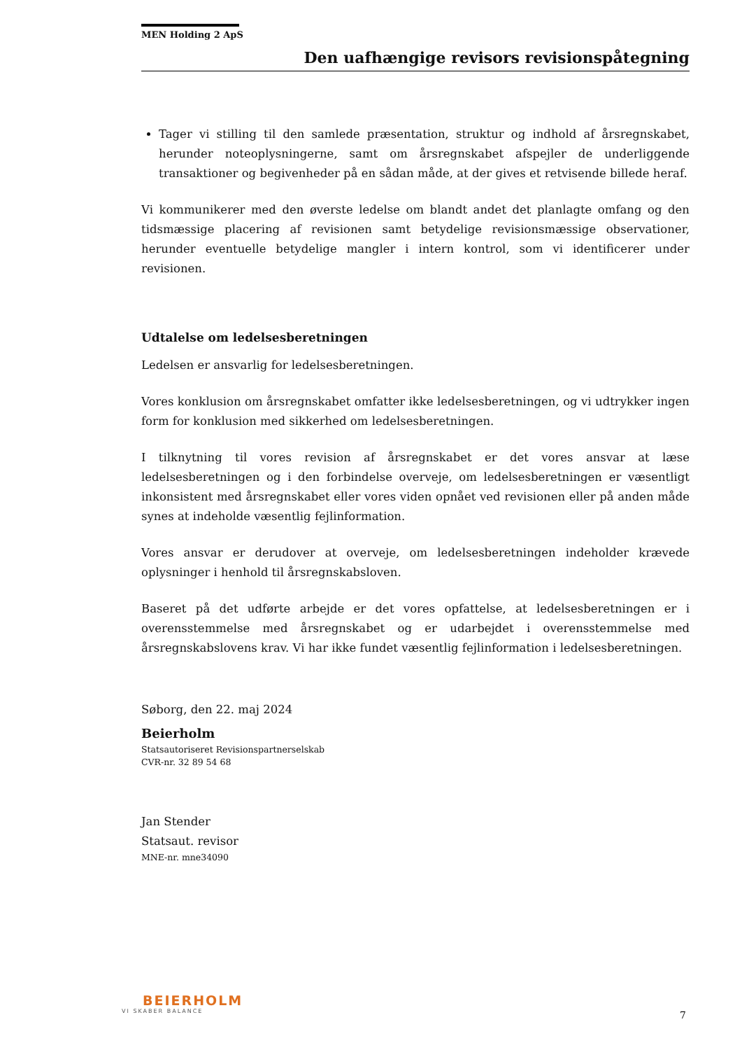MEN Holding 2 ApS
Den uafhængige revisors revisionspåtegning
Tager vi stilling til den samlede præsentation, struktur og indhold af årsregnskabet, herunder noteoplysningerne, samt om årsregnskabet afspejler de underliggende transaktioner og begivenheder på en sådan måde, at der gives et retvisende billede heraf.
Vi kommunikerer med den øverste ledelse om blandt andet det planlagte omfang og den tidsmæssige placering af revisionen samt betydelige revisionsmæssige observationer, herunder eventuelle betydelige mangler i intern kontrol, som vi identificerer under revisionen.
Udtalelse om ledelsesberetningen
Ledelsen er ansvarlig for ledelsesberetningen.
Vores konklusion om årsregnskabet omfatter ikke ledelsesberetningen, og vi udtrykker ingen form for konklusion med sikkerhed om ledelsesberetningen.
I tilknytning til vores revision af årsregnskabet er det vores ansvar at læse ledelsesberetningen og i den forbindelse overveje, om ledelsesberetningen er væsentligt inkonsistent med årsregnskabet eller vores viden opnået ved revisionen eller på anden måde synes at indeholde væsentlig fejlinformation.
Vores ansvar er derudover at overveje, om ledelsesberetningen indeholder krævede oplysninger i henhold til årsregnskabsloven.
Baseret på det udførte arbejde er det vores opfattelse, at ledelsesberetningen er i overensstemmelse med årsregnskabet og er udarbejdet i overensstemmelse med årsregnskabslovens krav. Vi har ikke fundet væsentlig fejlinformation i ledelsesberetningen.
Søborg, den 22. maj 2024
Beierholm
Statsautoriseret Revisionspartnerselskab
CVR-nr. 32 89 54 68
Jan Stender
Statsaut. revisor
MNE-nr. mne34090
BEIERHOLM
VI SKABER BALANCE
7